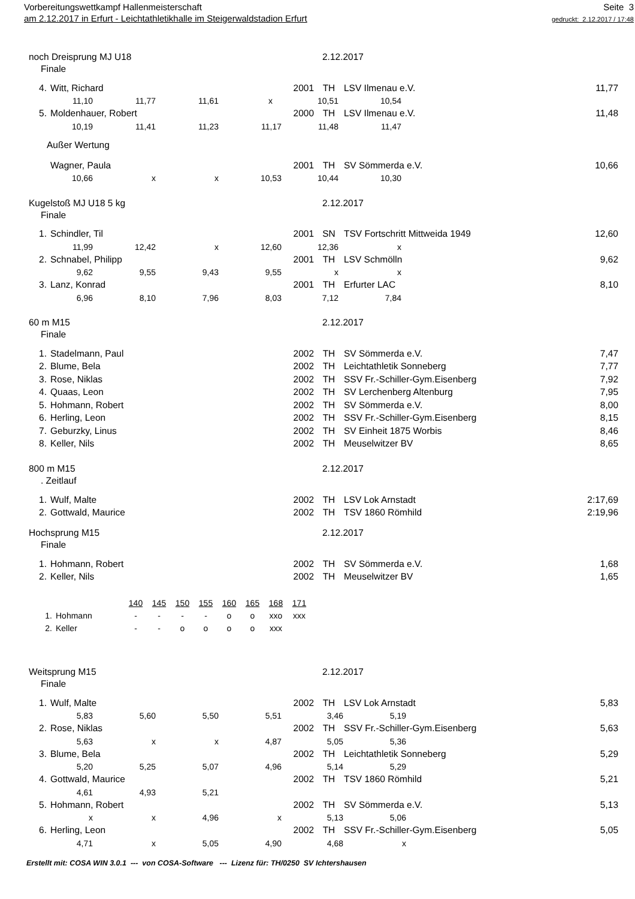Vorbereitungswettkampf Hallenmeisterschaft
am 2.12.2017 in Erfurt - Leichtathletikhalle im Steigerwaldstadion Erfurt
Seite 3
gedruckt: 2.12.2017 / 17:48
noch Dreisprung MJ U18 2.12.2017
Finale
| 4. | Witt, Richard | 2001 | TH | LSV Ilmenau e.V. | 11,77 |
| 11,10 | 11,77 | 11,61 | x | 10,51 | 10,54 | |
| 5. | Moldenhauer, Robert | 2000 | TH | LSV Ilmenau e.V. | 11,48 |
| 10,19 | 11,41 | 11,23 | 11,17 | 11,48 | 11,47 | |
Außer Wertung
| | Wagner, Paula | 2001 | TH | SV Sömmerda e.V. | 10,66 |
| 10,66 | x | x | 10,53 | 10,44 | 10,30 | |
Kugelstoß MJ U18 5 kg 2.12.2017
Finale
| 1. | Schindler, Til | 2001 | SN | TSV Fortschritt Mittweida 1949 | 12,60 |
| 11,99 | 12,42 | x | 12,60 | 12,36 | x | |
| 2. | Schnabel, Philipp | 2001 | TH | LSV Schmölln | 9,62 |
| 9,62 | 9,55 | 9,43 | 9,55 | x | x | |
| 3. | Lanz, Konrad | 2001 | TH | Erfurter LAC | 8,10 |
| 6,96 | 8,10 | 7,96 | 8,03 | 7,12 | 7,84 | |
60 m M15 2.12.2017
Finale
| 1. | Stadelmann, Paul | 2002 | TH | SV Sömmerda e.V. | 7,47 |
| 2. | Blume, Bela | 2002 | TH | Leichtathletik Sonneberg | 7,77 |
| 3. | Rose, Niklas | 2002 | TH | SSV Fr.-Schiller-Gym.Eisenberg | 7,92 |
| 4. | Quaas, Leon | 2002 | TH | SV Lerchenberg Altenburg | 7,95 |
| 5. | Hohmann, Robert | 2002 | TH | SV Sömmerda e.V. | 8,00 |
| 6. | Herling, Leon | 2002 | TH | SSV Fr.-Schiller-Gym.Eisenberg | 8,15 |
| 7. | Geburzky, Linus | 2002 | TH | SV Einheit 1875 Worbis | 8,46 |
| 8. | Keller, Nils | 2002 | TH | Meuselwitzer BV | 8,65 |
800 m M15 2.12.2017
. Zeitlauf
| 1. | Wulf, Malte | 2002 | TH | LSV Lok Arnstadt | 2:17,69 |
| 2. | Gottwald, Maurice | 2002 | TH | TSV 1860 Römhild | 2:19,96 |
Hochsprung M15 2.12.2017
Finale
| 1. | Hohmann, Robert | 2002 | TH | SV Sömmerda e.V. | 1,68 |
| 2. | Keller, Nils | 2002 | TH | Meuselwitzer BV | 1,65 |
| | | 140 | 145 | 150 | 155 | 160 | 165 | 168 | 171 |
| 1. | Hohmann | - | - | - | - | o | o | xxo | xxx |
| 2. | Keller | - | - | o | o | o | o | xxx | |
Weitsprung M15 2.12.2017
Finale
| 1. | Wulf, Malte | 2002 | TH | LSV Lok Arnstadt | 5,83 |
| 5,83 | 5,60 | 5,50 | 5,51 | 3,46 | 5,19 | |
| 2. | Rose, Niklas | 2002 | TH | SSV Fr.-Schiller-Gym.Eisenberg | 5,63 |
| 5,63 | x | x | 4,87 | 5,05 | 5,36 | |
| 3. | Blume, Bela | 2002 | TH | Leichtathletik Sonneberg | 5,29 |
| 5,20 | 5,25 | 5,07 | 4,96 | 5,14 | 5,29 | |
| 4. | Gottwald, Maurice | 2002 | TH | TSV 1860 Römhild | 5,21 |
| 4,61 | 4,93 | 5,21 | |
| 5. | Hohmann, Robert | 2002 | TH | SV Sömmerda e.V. | 5,13 |
| x | x | 4,96 | x | 5,13 | 5,06 | |
| 6. | Herling, Leon | 2002 | TH | SSV Fr.-Schiller-Gym.Eisenberg | 5,05 |
| 4,71 | x | 5,05 | 4,90 | 4,68 | x | |
Erstellt mit: COSA WIN 3.0.1 --- von COSA-Software --- Lizenz für: TH/0250 SV Ichtershausen